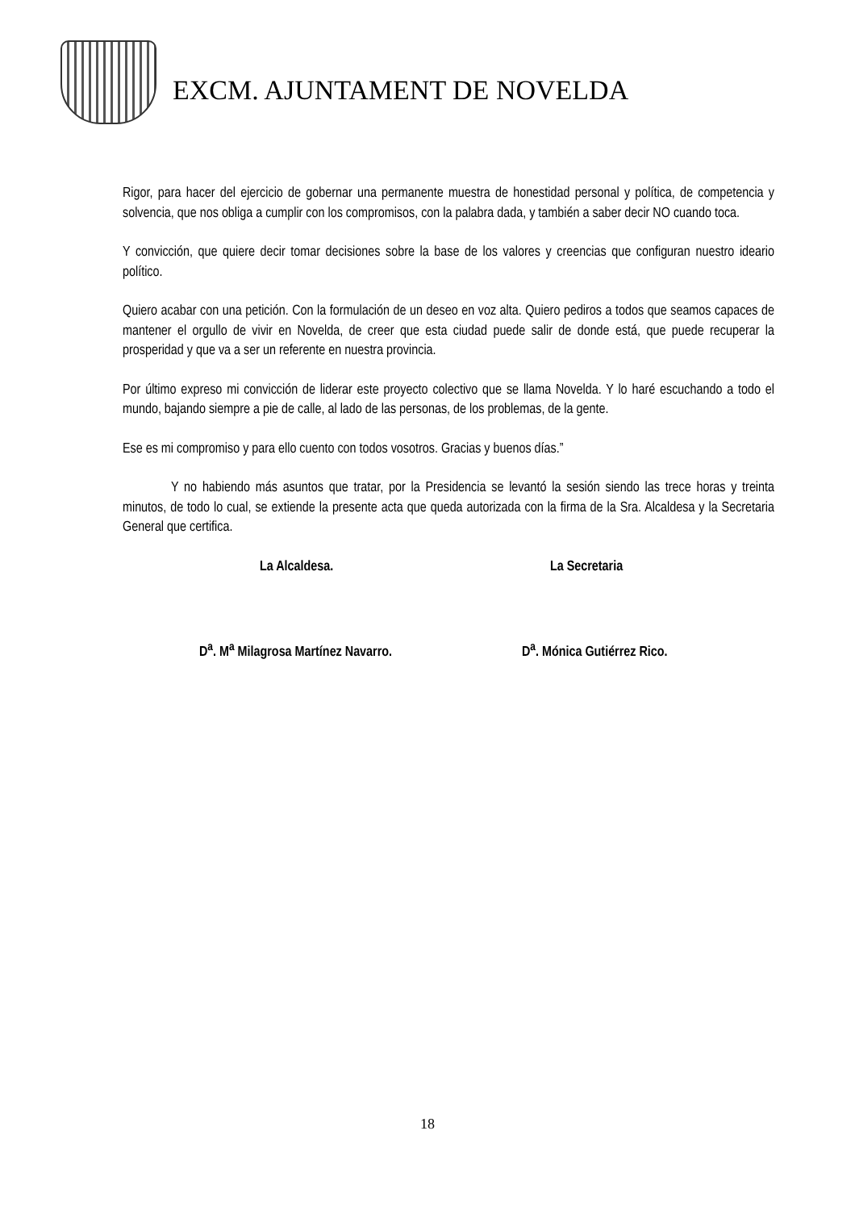EXCM. AJUNTAMENT DE NOVELDA
Rigor, para hacer del ejercicio de gobernar una permanente muestra de honestidad personal y política, de competencia y solvencia, que nos obliga a cumplir con los compromisos, con la palabra dada, y también a saber decir NO cuando toca.
Y convicción, que quiere decir tomar decisiones sobre la base de los valores y creencias que configuran nuestro ideario político.
Quiero acabar con una petición. Con la formulación de un deseo en voz alta. Quiero pediros a todos que seamos capaces de mantener el orgullo de vivir en Novelda, de creer que esta ciudad puede salir de donde está, que puede recuperar la prosperidad y que va a ser un referente en nuestra provincia.
Por último expreso mi convicción de liderar este proyecto colectivo que se llama Novelda. Y lo haré escuchando a todo el mundo, bajando siempre a pie de calle, al lado de las personas, de los problemas, de la gente.
Ese es mi compromiso y para ello cuento con todos vosotros. Gracias y buenos días.”
Y no habiendo más asuntos que tratar, por la Presidencia se levantó la sesión siendo las trece horas y treinta minutos, de todo lo cual, se extiende la presente acta que queda autorizada con la firma de la Sra. Alcaldesa y la Secretaria General que certifica.
La Alcaldesa. La Secretaria
D<sup>a</sup>. M<sup>a</sup> Milagrosa Martínez Navarro. D<sup>a</sup>. Mónica Gutiérrez Rico.
18